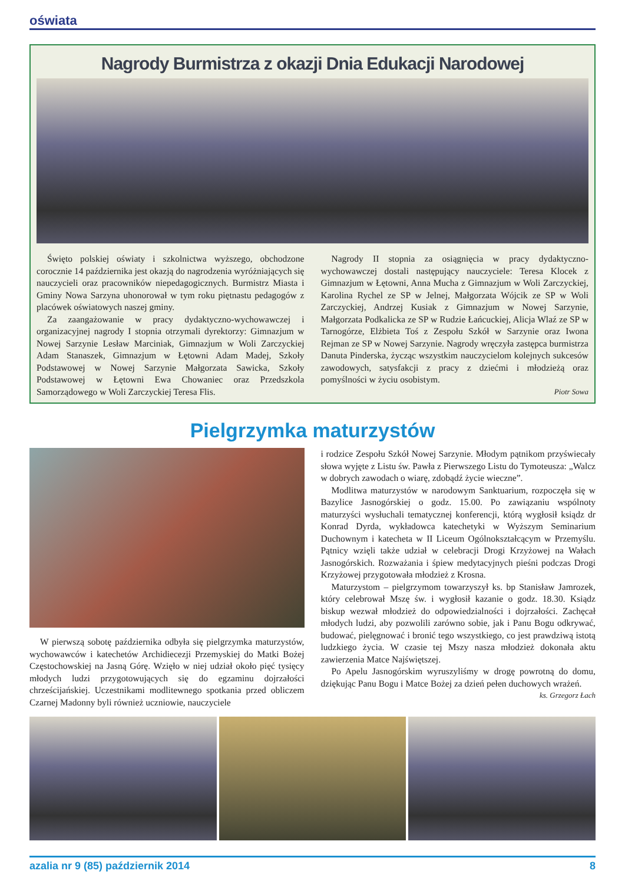oświata
Nagrody Burmistrza z okazji Dnia Edukacji Narodowej
Święto polskiej oświaty i szkolnictwa wyższego, obchodzone corocznie 14 października jest okazją do nagrodzenia wyróżniających się nauczycieli oraz pracowników niepedagogicznych. Burmistrz Miasta i Gminy Nowa Sarzyna uhonorował w tym roku piętnastu pedagogów z placówek oświatowych naszej gminy.
Za zaangażowanie w pracy dydaktyczno-wychowawczej i organizacyjnej nagrody I stopnia otrzymali dyrektorzy: Gimnazjum w Nowej Sarzynie Lesław Marciniak, Gimnazjum w Woli Zarczyckiej Adam Stanaszek, Gimnazjum w Łętowni Adam Madej, Szkoły Podstawowej w Nowej Sarzynie Małgorzata Sawicka, Szkoły Podstawowej w Łętowni Ewa Chowaniec oraz Przedszkola Samorządowego w Woli Zarczyckiej Teresa Flis.
Nagrody II stopnia za osiągnięcia w pracy dydaktyczno-wychowawczej dostali następujący nauczyciele: Teresa Klocek z Gimnazjum w Łętowni, Anna Mucha z Gimnazjum w Woli Zarczyckiej, Karolina Rychel ze SP w Jelnej, Małgorzata Wójcik ze SP w Woli Zarczyckiej, Andrzej Kusiak z Gimnazjum w Nowej Sarzynie, Małgorzata Podkalicka ze SP w Rudzie Łańcuckiej, Alicja Wlaź ze SP w Tarnogórze, Elżbieta Toś z Zespołu Szkół w Sarzynie oraz Iwona Rejman ze SP w Nowej Sarzynie. Nagrody wręczyła zastępca burmistrza Danuta Pinderska, życząc wszystkim nauczycielom kolejnych sukcesów zawodowych, satysfakcji z pracy z dziećmi i młodzieżą oraz pomyślności w życiu osobistym.
Piotr Sowa
Pielgrzymka maturzystów
W pierwszą sobotę października odbyła się pielgrzymka maturzystów, wychowawców i katechetów Archidiecezji Przemyskiej do Matki Bożej Częstochowskiej na Jasną Górę. Wzięło w niej udział około pięć tysięcy młodych ludzi przygotowujących się do egzaminu dojrzałości chrześcijańskiej. Uczestnikami modlitewnego spotkania przed obliczem Czarnej Madonny byli również uczniowie, nauczyciele
i rodzice Zespołu Szkół Nowej Sarzynie. Młodym pątnikom przyświecały słowa wyjęte z Listu św. Pawła z Pierwszego Listu do Tymoteusza: „Walcz w dobrych zawodach o wiarę, zdobądź życie wieczne”.
Modlitwa maturzystów w narodowym Sanktuarium, rozpoczęła się w Bazylice Jasnogórskiej o godz. 15.00. Po zawiązaniu wspólnoty maturzyści wysłuchali tematycznej konferencji, którą wygłosił ksiądz dr Konrad Dyrda, wykładowca katechetyki w Wyższym Seminarium Duchownym i katecheta w II Liceum Ogólnokształcącym w Przemyślu. Pątnicy wzięli także udział w celebracji Drogi Krzyżowej na Wałach Jasnogórskich. Rozważania i śpiew medytacyjnych pieśni podczas Drogi Krzyżowej przygotowała młodzież z Krosna.
Maturzystom – pielgrzymom towarzyszył ks. bp Stanisław Jamrozek, który celebrował Mszę św. i wygłosił kazanie o godz. 18.30. Ksiądz biskup wezwał młodzież do odpowiedzialności i dojrzałości. Zachęcał młodych ludzi, aby pozwolili zarówno sobie, jak i Panu Bogu odkrywać, budować, pielęgnować i bronić tego wszystkiego, co jest prawdziwą istotą ludzkiego życia. W czasie tej Mszy nasza młodzież dokonała aktu zawierzenia Matce Najświętszej.
Po Apelu Jasnogórskim wyruszyliśmy w drogę powrotną do domu, dziękując Panu Bogu i Matce Bożej za dzień pełen duchowych wrażeń.
ks. Grzegorz Łach
azalia nr 9 (85) październik 2014 8